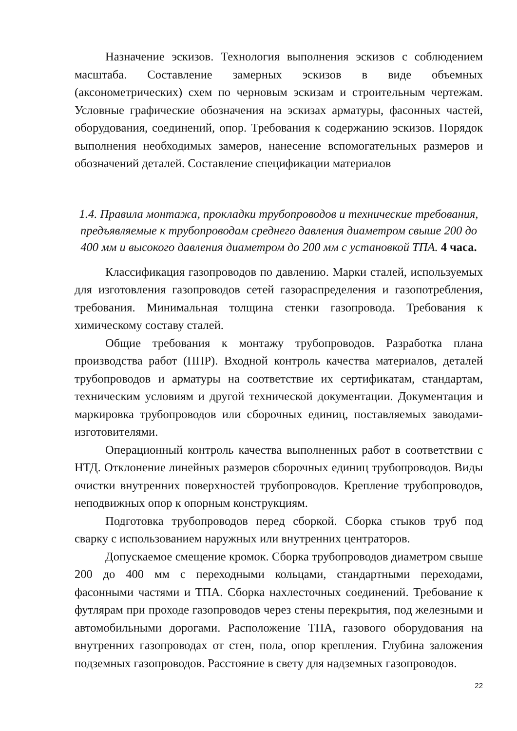Назначение эскизов. Технология выполнения эскизов с соблюдением масштаба. Составление замерных эскизов в виде объемных (аксонометрических) схем по черновым эскизам и строительным чертежам. Условные графические обозначения на эскизах арматуры, фасонных частей, оборудования, соединений, опор. Требования к содержанию эскизов. Порядок выполнения необходимых замеров, нанесение вспомогательных размеров и обозначений деталей. Составление спецификации материалов
1.4. Правила монтажа, прокладки трубопроводов и технические требования, предъявляемые к трубопроводам среднего давления диаметром свыше 200 до 400 мм и высокого давления диаметром до 200 мм с установкой ТПА. 4 часа.
Классификация газопроводов по давлению. Марки сталей, используемых для изготовления газопроводов сетей газораспределения и газопотребления, требования. Минимальная толщина стенки газопровода. Требования к химическому составу сталей.
Общие требования к монтажу трубопроводов. Разработка плана производства работ (ППР). Входной контроль качества материалов, деталей трубопроводов и арматуры на соответствие их сертификатам, стандартам, техническим условиям и другой технической документации. Документация и маркировка трубопроводов или сборочных единиц, поставляемых заводами-изготовителями.
Операционный контроль качества выполненных работ в соответствии с НТД. Отклонение линейных размеров сборочных единиц трубопроводов. Виды очистки внутренних поверхностей трубопроводов. Крепление трубопроводов, неподвижных опор к опорным конструкциям.
Подготовка трубопроводов перед сборкой. Сборка стыков труб под сварку с использованием наружных или внутренних центраторов.
Допускаемое смещение кромок. Сборка трубопроводов диаметром свыше 200 до 400 мм с переходными кольцами, стандартными переходами, фасонными частями и ТПА. Сборка нахлесточных соединений. Требование к футлярам при проходе газопроводов через стены перекрытия, под железными и автомобильными дорогами. Расположение ТПА, газового оборудования на внутренних газопроводах от стен, пола, опор крепления. Глубина заложения подземных газопроводов. Расстояние в свету для надземных газопроводов.
22